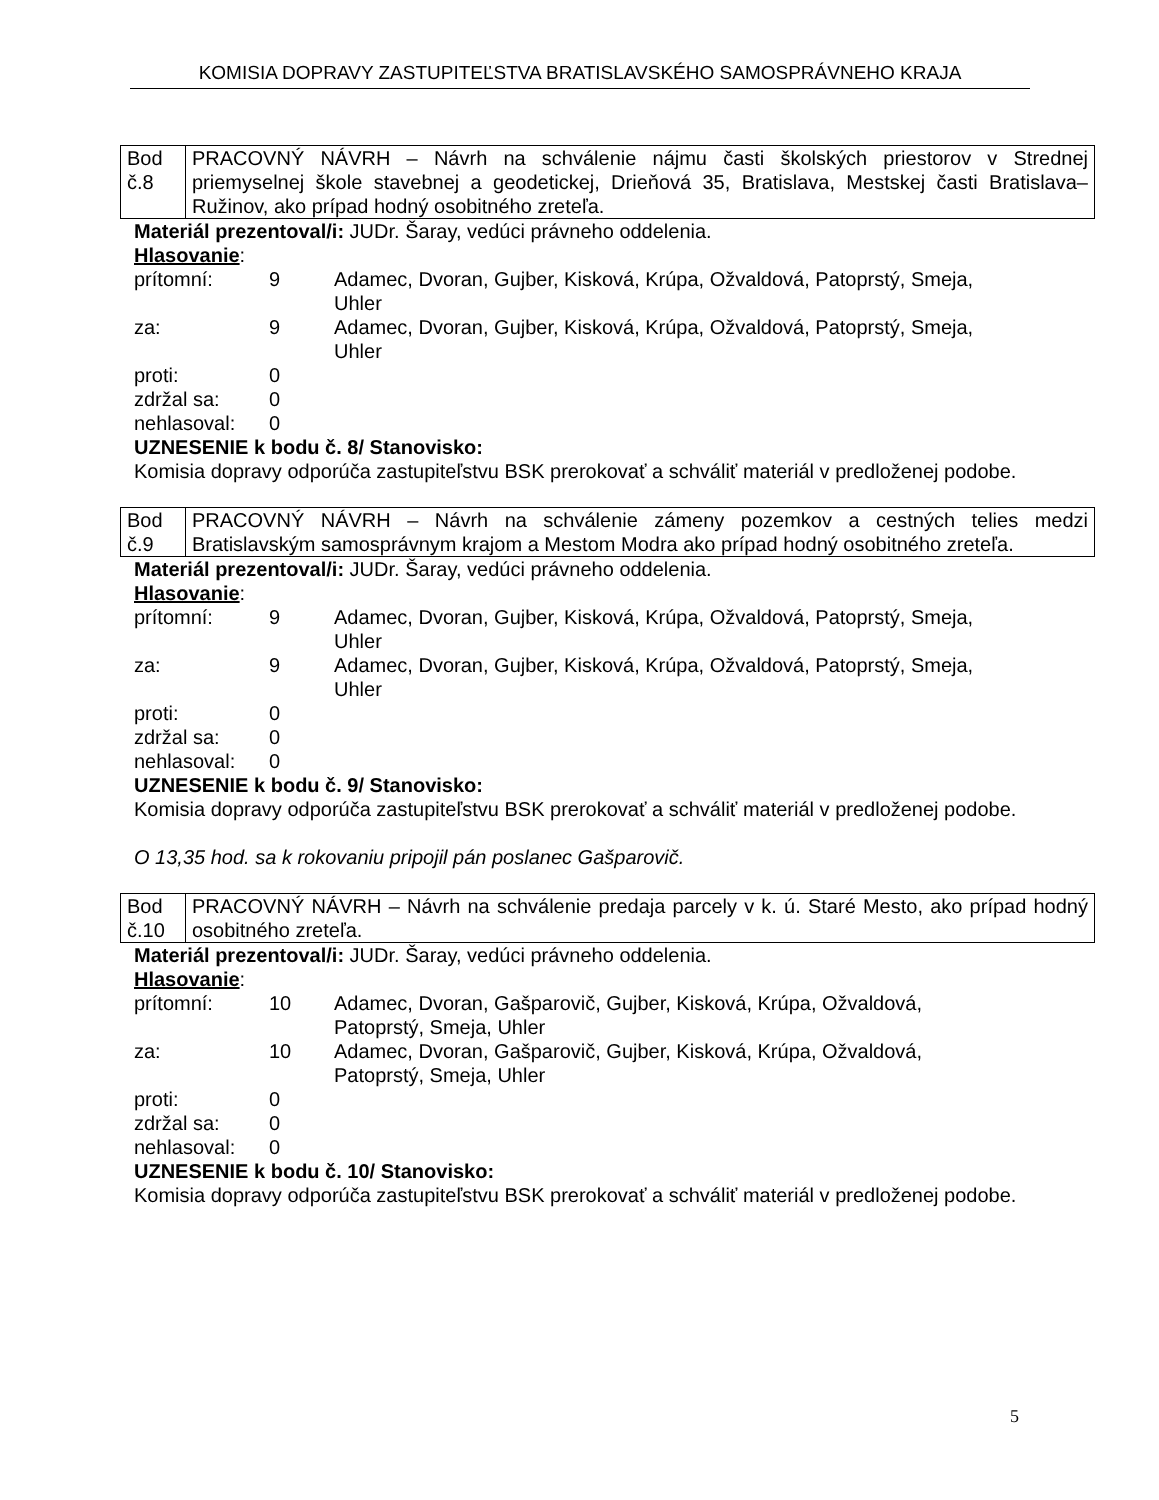KOMISIA DOPRAVY ZASTUPITEĽSTVA BRATISLAVSKÉHO SAMOSPRÁVNEHO KRAJA
| Bod č.8 | PRACOVNÝ NÁVRH – Návrh na schválenie nájmu časti školských priestorov v Strednej priemyselnej škole stavebnej a geodetickej, Drieňová 35, Bratislava, Mestskej časti Bratislava–Ružinov, ako prípad hodný osobitného zreteľa. |
Materiál prezentoval/i: JUDr. Šaray, vedúci právneho oddelenia.
Hlasovanie:
| prítomní: | 9 | Adamec, Dvoran, Gujber, Kisková, Krúpa, Ožvaldová, Patoprstý, Smeja, Uhler |
| za: | 9 | Adamec, Dvoran, Gujber, Kisková, Krúpa, Ožvaldová, Patoprstý, Smeja, Uhler |
| proti: | 0 | |
| zdržal sa: | 0 | |
| nehlasoval: | 0 | |
UZNESENIE k bodu č. 8/ Stanovisko:
Komisia dopravy odporúča zastupiteľstvu BSK prerokovať a schváliť materiál v predloženej podobe.
| Bod č.9 | PRACOVNÝ NÁVRH – Návrh na schválenie zámeny pozemkov a cestných telies medzi Bratislavským samosprávnym krajom a Mestom Modra ako prípad hodný osobitného zreteľa. |
Materiál prezentoval/i: JUDr. Šaray, vedúci právneho oddelenia.
Hlasovanie:
| prítomní: | 9 | Adamec, Dvoran, Gujber, Kisková, Krúpa, Ožvaldová, Patoprstý, Smeja, Uhler |
| za: | 9 | Adamec, Dvoran, Gujber, Kisková, Krúpa, Ožvaldová, Patoprstý, Smeja, Uhler |
| proti: | 0 | |
| zdržal sa: | 0 | |
| nehlasoval: | 0 | |
UZNESENIE k bodu č. 9/ Stanovisko:
Komisia dopravy odporúča zastupiteľstvu BSK prerokovať a schváliť materiál v predloženej podobe.
O 13,35 hod. sa k rokovaniu pripojil pán poslanec Gašparovič.
| Bod č.10 | PRACOVNÝ NÁVRH – Návrh na schválenie predaja parcely v k. ú. Staré Mesto, ako prípad hodný osobitného zreteľa. |
Materiál prezentoval/i: JUDr. Šaray, vedúci právneho oddelenia.
Hlasovanie:
| prítomní: | 10 | Adamec, Dvoran, Gašparovič, Gujber, Kisková, Krúpa, Ožvaldová, Patoprstý, Smeja, Uhler |
| za: | 10 | Adamec, Dvoran, Gašparovič, Gujber, Kisková, Krúpa, Ožvaldová, Patoprstý, Smeja, Uhler |
| proti: | 0 | |
| zdržal sa: | 0 | |
| nehlasoval: | 0 | |
UZNESENIE k bodu č. 10/ Stanovisko:
Komisia dopravy odporúča zastupiteľstvu BSK prerokovať a schváliť materiál v predloženej podobe.
5